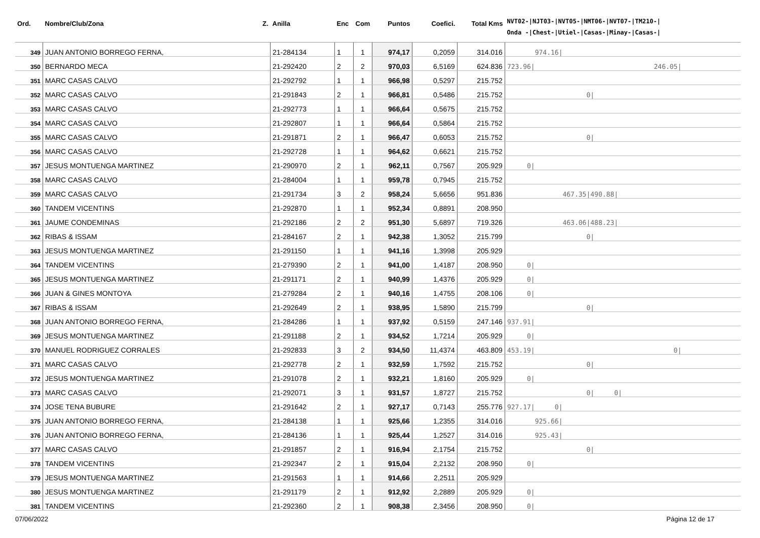| Ord. | Nombre/Club/Zona Z. | Anilla | Enc | Com | Puntos | Coefici. | Total Kms | NVT02-/NJT03-/NVT05-/NMT06-/NVT07-/TM210-/ Onda -/Chest-/Utiel-/Casas-/Minay-/Casas-/ |
| --- | --- | --- | --- | --- | --- | --- | --- | --- |
| 349 | JUAN ANTONIO BORREGO FERNA, | 21-284134 | 1 | 1 | 974,17 | 0,2059 | 314.016 | 974.16/ |
| 350 | BERNARDO MECA | 21-292420 | 2 | 2 | 970,03 | 6,5169 | 624.836 | 723.96/ 246.05/ |
| 351 | MARC CASAS CALVO | 21-292792 | 1 | 1 | 966,98 | 0,5297 | 215.752 | |
| 352 | MARC CASAS CALVO | 21-291843 | 2 | 1 | 966,81 | 0,5486 | 215.752 | 0/ |
| 353 | MARC CASAS CALVO | 21-292773 | 1 | 1 | 966,64 | 0,5675 | 215.752 | |
| 354 | MARC CASAS CALVO | 21-292807 | 1 | 1 | 966,64 | 0,5864 | 215.752 | |
| 355 | MARC CASAS CALVO | 21-291871 | 2 | 1 | 966,47 | 0,6053 | 215.752 | 0/ |
| 356 | MARC CASAS CALVO | 21-292728 | 1 | 1 | 964,62 | 0,6621 | 215.752 | |
| 357 | JESUS MONTUENGA MARTINEZ | 21-290970 | 2 | 1 | 962,11 | 0,7567 | 205.929 | 0/ |
| 358 | MARC CASAS CALVO | 21-284004 | 1 | 1 | 959,78 | 0,7945 | 215.752 | |
| 359 | MARC CASAS CALVO | 21-291734 | 3 | 2 | 958,24 | 5,6656 | 951.836 | 467.35/490.88/ |
| 360 | TANDEM VICENTINS | 21-292870 | 1 | 1 | 952,34 | 0,8891 | 208.950 | |
| 361 | JAUME CONDEMINAS | 21-292186 | 2 | 2 | 951,30 | 5,6897 | 719.326 | 463.06/488.23/ |
| 362 | RIBAS & ISSAM | 21-284167 | 2 | 1 | 942,38 | 1,3052 | 215.799 | 0/ |
| 363 | JESUS MONTUENGA MARTINEZ | 21-291150 | 1 | 1 | 941,16 | 1,3998 | 205.929 | |
| 364 | TANDEM VICENTINS | 21-279390 | 2 | 1 | 941,00 | 1,4187 | 208.950 | 0/ |
| 365 | JESUS MONTUENGA MARTINEZ | 21-291171 | 2 | 1 | 940,99 | 1,4376 | 205.929 | 0/ |
| 366 | JUAN & GINES MONTOYA | 21-279284 | 2 | 1 | 940,16 | 1,4755 | 208.106 | 0/ |
| 367 | RIBAS & ISSAM | 21-292649 | 2 | 1 | 938,95 | 1,5890 | 215.799 | 0/ |
| 368 | JUAN ANTONIO BORREGO FERNA, | 21-284286 | 1 | 1 | 937,92 | 0,5159 | 247.146 | 937.91/ |
| 369 | JESUS MONTUENGA MARTINEZ | 21-291188 | 2 | 1 | 934,52 | 1,7214 | 205.929 | 0/ |
| 370 | MANUEL RODRIGUEZ CORRALES | 21-292833 | 3 | 2 | 934,50 | 11,4374 | 463.809 | 453.19/ 0/ |
| 371 | MARC CASAS CALVO | 21-292778 | 2 | 1 | 932,59 | 1,7592 | 215.752 | 0/ |
| 372 | JESUS MONTUENGA MARTINEZ | 21-291078 | 2 | 1 | 932,21 | 1,8160 | 205.929 | 0/ |
| 373 | MARC CASAS CALVO | 21-292071 | 3 | 1 | 931,57 | 1,8727 | 215.752 | 0/ 0/ |
| 374 | JOSE TENA BUBURE | 21-291642 | 2 | 1 | 927,17 | 0,7143 | 255.776 | 927.17/ 0/ |
| 375 | JUAN ANTONIO BORREGO FERNA, | 21-284138 | 1 | 1 | 925,66 | 1,2355 | 314.016 | 925.66/ |
| 376 | JUAN ANTONIO BORREGO FERNA, | 21-284136 | 1 | 1 | 925,44 | 1,2527 | 314.016 | 925.43/ |
| 377 | MARC CASAS CALVO | 21-291857 | 2 | 1 | 916,94 | 2,1754 | 215.752 | 0/ |
| 378 | TANDEM VICENTINS | 21-292347 | 2 | 1 | 915,04 | 2,2132 | 208.950 | 0/ |
| 379 | JESUS MONTUENGA MARTINEZ | 21-291563 | 1 | 1 | 914,66 | 2,2511 | 205.929 | |
| 380 | JESUS MONTUENGA MARTINEZ | 21-291179 | 2 | 1 | 912,92 | 2,2889 | 205.929 | 0/ |
| 381 | TANDEM VICENTINS | 21-292360 | 2 | 1 | 908,38 | 2,3456 | 208.950 | 0/ |
07/06/2022 Página 12 de 17